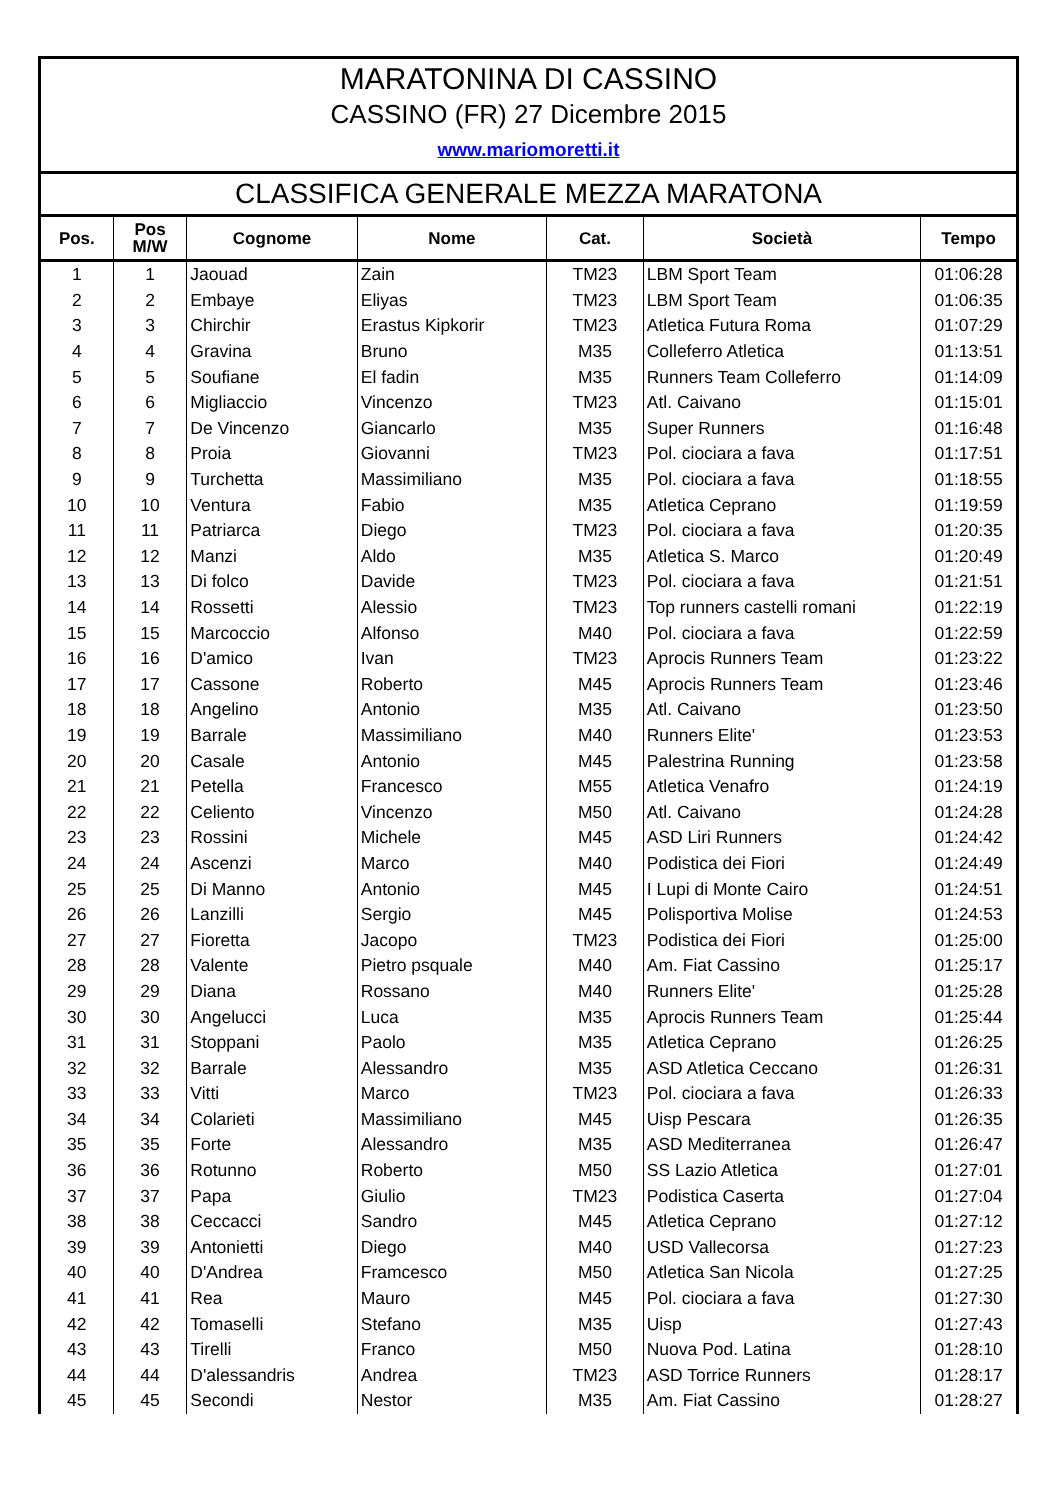MARATONINA DI CASSINO
CASSINO (FR) 27 Dicembre 2015
www.mariomoretti.it
CLASSIFICA GENERALE MEZZA MARATONA
| Pos. | Pos M/W | Cognome | Nome | Cat. | Società | Tempo |
| --- | --- | --- | --- | --- | --- | --- |
| 1 | 1 | Jaouad | Zain | TM23 | LBM Sport Team | 01:06:28 |
| 2 | 2 | Embaye | Eliyas | TM23 | LBM Sport Team | 01:06:35 |
| 3 | 3 | Chirchir | Erastus Kipkorir | TM23 | Atletica Futura Roma | 01:07:29 |
| 4 | 4 | Gravina | Bruno | M35 | Colleferro Atletica | 01:13:51 |
| 5 | 5 | Soufiane | El fadin | M35 | Runners Team Colleferro | 01:14:09 |
| 6 | 6 | Migliaccio | Vincenzo | TM23 | Atl. Caivano | 01:15:01 |
| 7 | 7 | De Vincenzo | Giancarlo | M35 | Super Runners | 01:16:48 |
| 8 | 8 | Proia | Giovanni | TM23 | Pol. ciociara a fava | 01:17:51 |
| 9 | 9 | Turchetta | Massimiliano | M35 | Pol. ciociara a fava | 01:18:55 |
| 10 | 10 | Ventura | Fabio | M35 | Atletica Ceprano | 01:19:59 |
| 11 | 11 | Patriarca | Diego | TM23 | Pol. ciociara a fava | 01:20:35 |
| 12 | 12 | Manzi | Aldo | M35 | Atletica S. Marco | 01:20:49 |
| 13 | 13 | Di folco | Davide | TM23 | Pol. ciociara a fava | 01:21:51 |
| 14 | 14 | Rossetti | Alessio | TM23 | Top runners castelli romani | 01:22:19 |
| 15 | 15 | Marcoccio | Alfonso | M40 | Pol. ciociara a fava | 01:22:59 |
| 16 | 16 | D'amico | Ivan | TM23 | Aprocis Runners Team | 01:23:22 |
| 17 | 17 | Cassone | Roberto | M45 | Aprocis Runners Team | 01:23:46 |
| 18 | 18 | Angelino | Antonio | M35 | Atl. Caivano | 01:23:50 |
| 19 | 19 | Barrale | Massimiliano | M40 | Runners Elite' | 01:23:53 |
| 20 | 20 | Casale | Antonio | M45 | Palestrina Running | 01:23:58 |
| 21 | 21 | Petella | Francesco | M55 | Atletica Venafro | 01:24:19 |
| 22 | 22 | Celiento | Vincenzo | M50 | Atl. Caivano | 01:24:28 |
| 23 | 23 | Rossini | Michele | M45 | ASD Liri Runners | 01:24:42 |
| 24 | 24 | Ascenzi | Marco | M40 | Podistica dei Fiori | 01:24:49 |
| 25 | 25 | Di Manno | Antonio | M45 | I Lupi di Monte Cairo | 01:24:51 |
| 26 | 26 | Lanzilli | Sergio | M45 | Polisportiva Molise | 01:24:53 |
| 27 | 27 | Fioretta | Jacopo | TM23 | Podistica dei Fiori | 01:25:00 |
| 28 | 28 | Valente | Pietro psquale | M40 | Am. Fiat Cassino | 01:25:17 |
| 29 | 29 | Diana | Rossano | M40 | Runners Elite' | 01:25:28 |
| 30 | 30 | Angelucci | Luca | M35 | Aprocis Runners Team | 01:25:44 |
| 31 | 31 | Stoppani | Paolo | M35 | Atletica Ceprano | 01:26:25 |
| 32 | 32 | Barrale | Alessandro | M35 | ASD Atletica Ceccano | 01:26:31 |
| 33 | 33 | Vitti | Marco | TM23 | Pol. ciociara a fava | 01:26:33 |
| 34 | 34 | Colarieti | Massimiliano | M45 | Uisp Pescara | 01:26:35 |
| 35 | 35 | Forte | Alessandro | M35 | ASD Mediterranea | 01:26:47 |
| 36 | 36 | Rotunno | Roberto | M50 | SS Lazio Atletica | 01:27:01 |
| 37 | 37 | Papa | Giulio | TM23 | Podistica Caserta | 01:27:04 |
| 38 | 38 | Ceccacci | Sandro | M45 | Atletica Ceprano | 01:27:12 |
| 39 | 39 | Antonietti | Diego | M40 | USD Vallecorsa | 01:27:23 |
| 40 | 40 | D'Andrea | Framcesco | M50 | Atletica San Nicola | 01:27:25 |
| 41 | 41 | Rea | Mauro | M45 | Pol. ciociara a fava | 01:27:30 |
| 42 | 42 | Tomaselli | Stefano | M35 | Uisp | 01:27:43 |
| 43 | 43 | Tirelli | Franco | M50 | Nuova Pod. Latina | 01:28:10 |
| 44 | 44 | D'alessandris | Andrea | TM23 | ASD Torrice Runners | 01:28:17 |
| 45 | 45 | Secondi | Nestor | M35 | Am. Fiat Cassino | 01:28:27 |